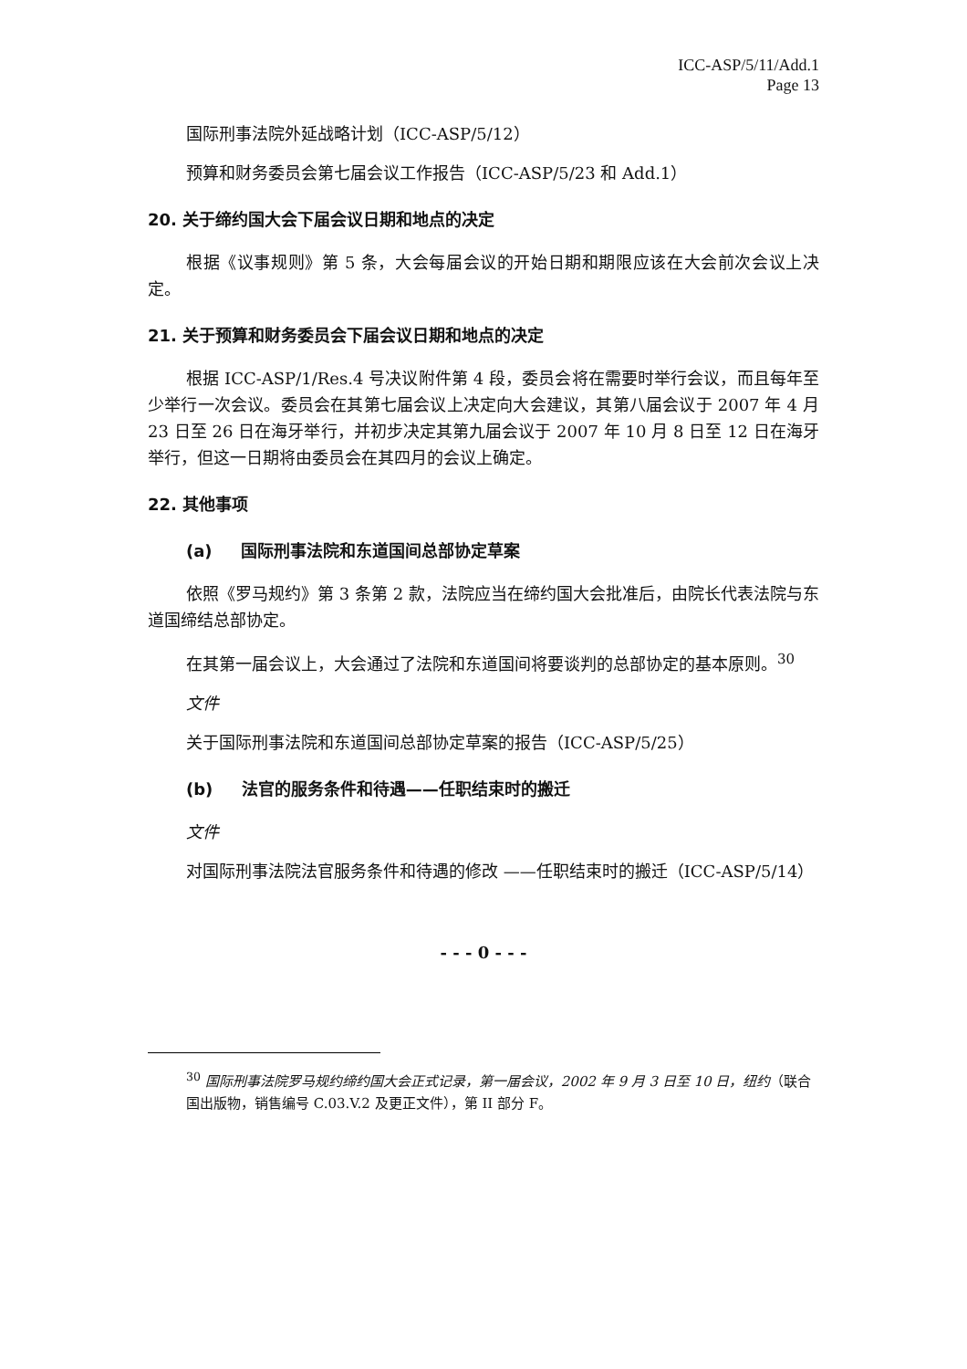ICC-ASP/5/11/Add.1
Page 13
国际刑事法院外延战略计划（ICC-ASP/5/12）
预算和财务委员会第七届会议工作报告（ICC-ASP/5/23 和 Add.1）
20. 关于缔约国大会下届会议日期和地点的决定
根据《议事规则》第 5 条，大会每届会议的开始日期和期限应该在大会前次会议上决定。
21. 关于预算和财务委员会下届会议日期和地点的决定
根据 ICC-ASP/1/Res.4 号决议附件第 4 段，委员会将在需要时举行会议，而且每年至少举行一次会议。委员会在其第七届会议上决定向大会建议，其第八届会议于 2007 年 4 月 23 日至 26 日在海牙举行，并初步决定其第九届会议于 2007 年 10 月 8 日至 12 日在海牙举行，但这一日期将由委员会在其四月的会议上确定。
22. 其他事项
(a) 国际刑事法院和东道国间总部协定草案
依照《罗马规约》第 3 条第 2 款，法院应当在缔约国大会批准后，由院长代表法院与东道国缔结总部协定。
在其第一届会议上，大会通过了法院和东道国间将要谈判的总部协定的基本原则。<sup>30</sup>
文件
关于国际刑事法院和东道国间总部协定草案的报告（ICC-ASP/5/25）
(b) 法官的服务条件和待遇——任职结束时的搬迁
文件
对国际刑事法院法官服务条件和待遇的修改 ——任职结束时的搬迁（ICC-ASP/5/14）
- - - 0 - - -
<sup>30</sup> 国际刑事法院罗马规约缔约国大会正式记录，第一届会议，2002 年 9 月 3 日至 10 日，纽约（联合国出版物，销售编号 C.03.V.2 及更正文件），第 II 部分 F。